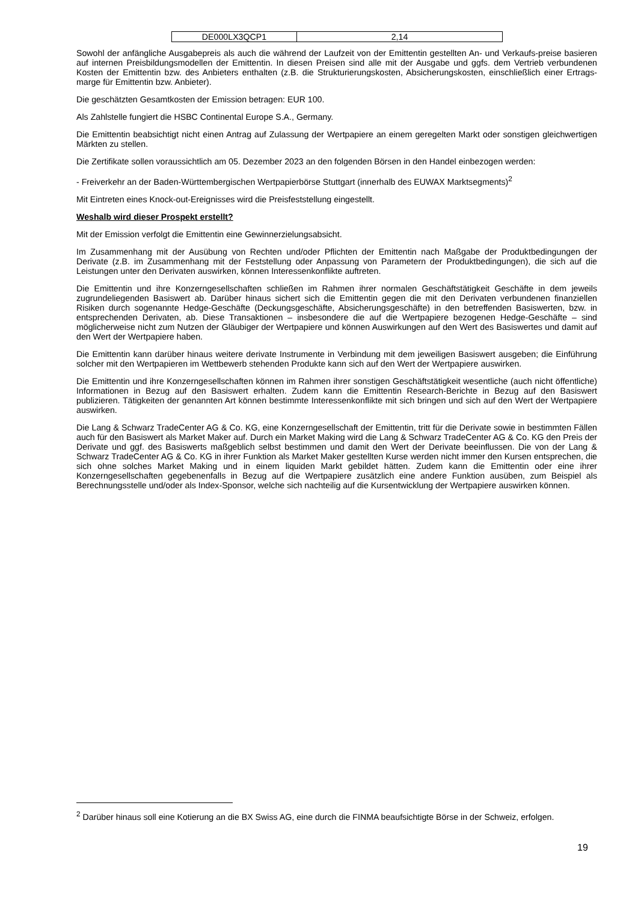| DE000LX3QCP1 | 2,14 |
Sowohl der anfängliche Ausgabepreis als auch die während der Laufzeit von der Emittentin gestellten An- und Verkaufs-preise basieren auf internen Preisbildungsmodellen der Emittentin. In diesen Preisen sind alle mit der Ausgabe und ggfs. dem Vertrieb verbundenen Kosten der Emittentin bzw. des Anbieters enthalten (z.B. die Strukturierungskosten, Absicherungskosten, einschließlich einer Ertrags-marge für Emittentin bzw. Anbieter).
Die geschätzten Gesamtkosten der Emission betragen: EUR 100.
Als Zahlstelle fungiert die HSBC Continental Europe S.A., Germany.
Die Emittentin beabsichtigt nicht einen Antrag auf Zulassung der Wertpapiere an einem geregelten Markt oder sonstigen gleichwertigen Märkten zu stellen.
Die Zertifikate sollen voraussichtlich am 05. Dezember 2023 an den folgenden Börsen in den Handel einbezogen werden:
- Freiverkehr an der Baden-Württembergischen Wertpapierbörse Stuttgart (innerhalb des EUWAX Marktsegments)<sup>2</sup>
Mit Eintreten eines Knock-out-Ereignisses wird die Preisfeststellung eingestellt.
Weshalb wird dieser Prospekt erstellt?
Mit der Emission verfolgt die Emittentin eine Gewinnerzielungsabsicht.
Im Zusammenhang mit der Ausübung von Rechten und/oder Pflichten der Emittentin nach Maßgabe der Produktbedingungen der Derivate (z.B. im Zusammenhang mit der Feststellung oder Anpassung von Parametern der Produktbedingungen), die sich auf die Leistungen unter den Derivaten auswirken, können Interessenkonflikte auftreten.
Die Emittentin und ihre Konzerngesellschaften schließen im Rahmen ihrer normalen Geschäftstätigkeit Geschäfte in dem jeweils zugrundeliegenden Basiswert ab. Darüber hinaus sichert sich die Emittentin gegen die mit den Derivaten verbundenen finanziellen Risiken durch sogenannte Hedge-Geschäfte (Deckungsgeschäfte, Absicherungsgeschäfte) in den betreffenden Basiswerten, bzw. in entsprechenden Derivaten, ab. Diese Transaktionen – insbesondere die auf die Wertpapiere bezogenen Hedge-Geschäfte – sind möglicherweise nicht zum Nutzen der Gläubiger der Wertpapiere und können Auswirkungen auf den Wert des Basiswertes und damit auf den Wert der Wertpapiere haben.
Die Emittentin kann darüber hinaus weitere derivate Instrumente in Verbindung mit dem jeweiligen Basiswert ausgeben; die Einführung solcher mit den Wertpapieren im Wettbewerb stehenden Produkte kann sich auf den Wert der Wertpapiere auswirken.
Die Emittentin und ihre Konzerngesellschaften können im Rahmen ihrer sonstigen Geschäftstätigkeit wesentliche (auch nicht öffentliche) Informationen in Bezug auf den Basiswert erhalten. Zudem kann die Emittentin Research-Berichte in Bezug auf den Basiswert publizieren. Tätigkeiten der genannten Art können bestimmte Interessenkonflikte mit sich bringen und sich auf den Wert der Wertpapiere auswirken.
Die Lang & Schwarz TradeCenter AG & Co. KG, eine Konzerngesellschaft der Emittentin, tritt für die Derivate sowie in bestimmten Fällen auch für den Basiswert als Market Maker auf. Durch ein Market Making wird die Lang & Schwarz TradeCenter AG & Co. KG den Preis der Derivate und ggf. des Basiswerts maßgeblich selbst bestimmen und damit den Wert der Derivate beeinflussen. Die von der Lang & Schwarz TradeCenter AG & Co. KG in ihrer Funktion als Market Maker gestellten Kurse werden nicht immer den Kursen entsprechen, die sich ohne solches Market Making und in einem liquiden Markt gebildet hätten. Zudem kann die Emittentin oder eine ihrer Konzerngesellschaften gegebenenfalls in Bezug auf die Wertpapiere zusätzlich eine andere Funktion ausüben, zum Beispiel als Berechnungsstelle und/oder als Index-Sponsor, welche sich nachteilig auf die Kursentwicklung der Wertpapiere auswirken können.
<sup>2</sup> Darüber hinaus soll eine Kotierung an die BX Swiss AG, eine durch die FINMA beaufsichtigte Börse in der Schweiz, erfolgen.
19